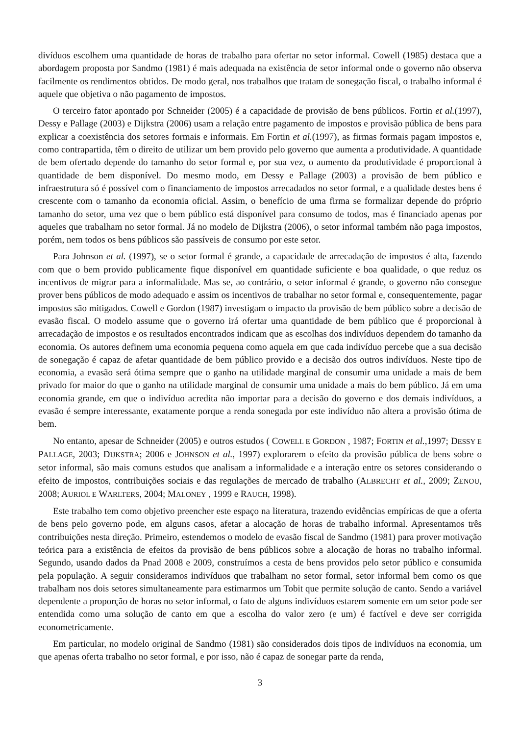divíduos escolhem uma quantidade de horas de trabalho para ofertar no setor informal. Cowell (1985) destaca que a abordagem proposta por Sandmo (1981) é mais adequada na existência de setor informal onde o governo não observa facilmente os rendimentos obtidos. De modo geral, nos trabalhos que tratam de sonegação fiscal, o trabalho informal é aquele que objetiva o não pagamento de impostos.
O terceiro fator apontado por Schneider (2005) é a capacidade de provisão de bens públicos. Fortin et al.(1997), Dessy e Pallage (2003) e Dijkstra (2006) usam a relação entre pagamento de impostos e provisão pública de bens para explicar a coexistência dos setores formais e informais. Em Fortin et al.(1997), as firmas formais pagam impostos e, como contrapartida, têm o direito de utilizar um bem provido pelo governo que aumenta a produtividade. A quantidade de bem ofertado depende do tamanho do setor formal e, por sua vez, o aumento da produtividade é proporcional à quantidade de bem disponível. Do mesmo modo, em Dessy e Pallage (2003) a provisão de bem público e infraestrutura só é possível com o financiamento de impostos arrecadados no setor formal, e a qualidade destes bens é crescente com o tamanho da economia oficial. Assim, o benefício de uma firma se formalizar depende do próprio tamanho do setor, uma vez que o bem público está disponível para consumo de todos, mas é financiado apenas por aqueles que trabalham no setor formal. Já no modelo de Dijkstra (2006), o setor informal também não paga impostos, porém, nem todos os bens públicos são passíveis de consumo por este setor.
Para Johnson et al. (1997), se o setor formal é grande, a capacidade de arrecadação de impostos é alta, fazendo com que o bem provido publicamente fique disponível em quantidade suficiente e boa qualidade, o que reduz os incentivos de migrar para a informalidade. Mas se, ao contrário, o setor informal é grande, o governo não consegue prover bens públicos de modo adequado e assim os incentivos de trabalhar no setor formal e, consequentemente, pagar impostos são mitigados. Cowell e Gordon (1987) investigam o impacto da provisão de bem público sobre a decisão de evasão fiscal. O modelo assume que o governo irá ofertar uma quantidade de bem público que é proporcional à arrecadação de impostos e os resultados encontrados indicam que as escolhas dos indivíduos dependem do tamanho da economia. Os autores definem uma economia pequena como aquela em que cada indivíduo percebe que a sua decisão de sonegação é capaz de afetar quantidade de bem público provido e a decisão dos outros indivíduos. Neste tipo de economia, a evasão será ótima sempre que o ganho na utilidade marginal de consumir uma unidade a mais de bem privado for maior do que o ganho na utilidade marginal de consumir uma unidade a mais do bem público. Já em uma economia grande, em que o indivíduo acredita não importar para a decisão do governo e dos demais indivíduos, a evasão é sempre interessante, exatamente porque a renda sonegada por este indivíduo não altera a provisão ótima de bem.
No entanto, apesar de Schneider (2005) e outros estudos ( COWELL E GORDON , 1987; FORTIN et al.,1997; DESSY E PALLAGE, 2003; DIJKSTRA; 2006 e JOHNSON et al., 1997) explorarem o efeito da provisão pública de bens sobre o setor informal, são mais comuns estudos que analisam a informalidade e a interação entre os setores considerando o efeito de impostos, contribuições sociais e das regulações de mercado de trabalho (ALBRECHT et al., 2009; ZENOU, 2008; AURIOL E WARLTERS, 2004; MALONEY , 1999 e RAUCH, 1998).
Este trabalho tem como objetivo preencher este espaço na literatura, trazendo evidências empíricas de que a oferta de bens pelo governo pode, em alguns casos, afetar a alocação de horas de trabalho informal. Apresentamos três contribuições nesta direção. Primeiro, estendemos o modelo de evasão fiscal de Sandmo (1981) para prover motivação teórica para a existência de efeitos da provisão de bens públicos sobre a alocação de horas no trabalho informal. Segundo, usando dados da Pnad 2008 e 2009, construímos a cesta de bens providos pelo setor público e consumida pela população. A seguir consideramos indivíduos que trabalham no setor formal, setor informal bem como os que trabalham nos dois setores simultaneamente para estimarmos um Tobit que permite solução de canto. Sendo a variável dependente a proporção de horas no setor informal, o fato de alguns indivíduos estarem somente em um setor pode ser entendida como uma solução de canto em que a escolha do valor zero (e um) é factível e deve ser corrigida econometricamente.
Em particular, no modelo original de Sandmo (1981) são considerados dois tipos de indivíduos na economia, um que apenas oferta trabalho no setor formal, e por isso, não é capaz de sonegar parte da renda,
3